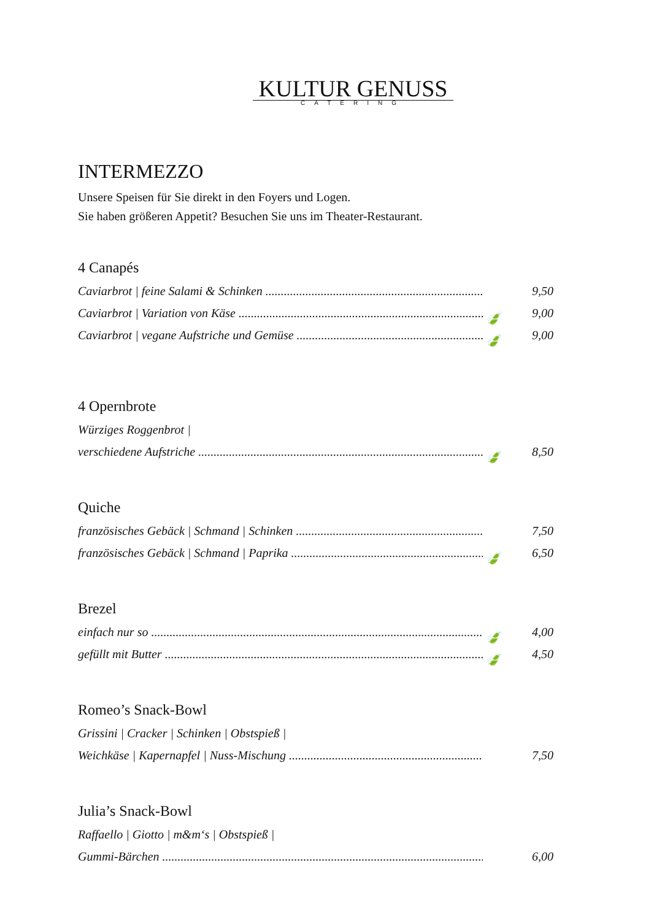KULTUR GENUSS
CATERING
INTERMEZZO
Unsere Speisen für Sie direkt in den Foyers und Logen.
Sie haben größeren Appetit? Besuchen Sie uns im Theater-Restaurant.
4 Canapés
Caviarbrot | feine Salami & Schinken 9,50
Caviarbrot | Variation von Käse 🍃 9,00
Caviarbrot | vegane Aufstriche und Gemüse 🍃 9,00
4 Opernbrote
Würziges Roggenbrot |
verschiedene Aufstriche 🍃 8,50
Quiche
französisches Gebäck | Schmand | Schinken 7,50
französisches Gebäck | Schmand | Paprika 🍃 6,50
Brezel
einfach nur so 🍃 4,00
gefüllt mit Butter 🍃 4,50
Romeo’s Snack-Bowl
Grissini | Cracker | Schinken | Obstspieß |
Weichkäse | Kapernapfel | Nuss-Mischung 7,50
Julia’s Snack-Bowl
Raffaello | Giotto | m&m‘s | Obstspieß |
Gummi-Bärchen 6,00